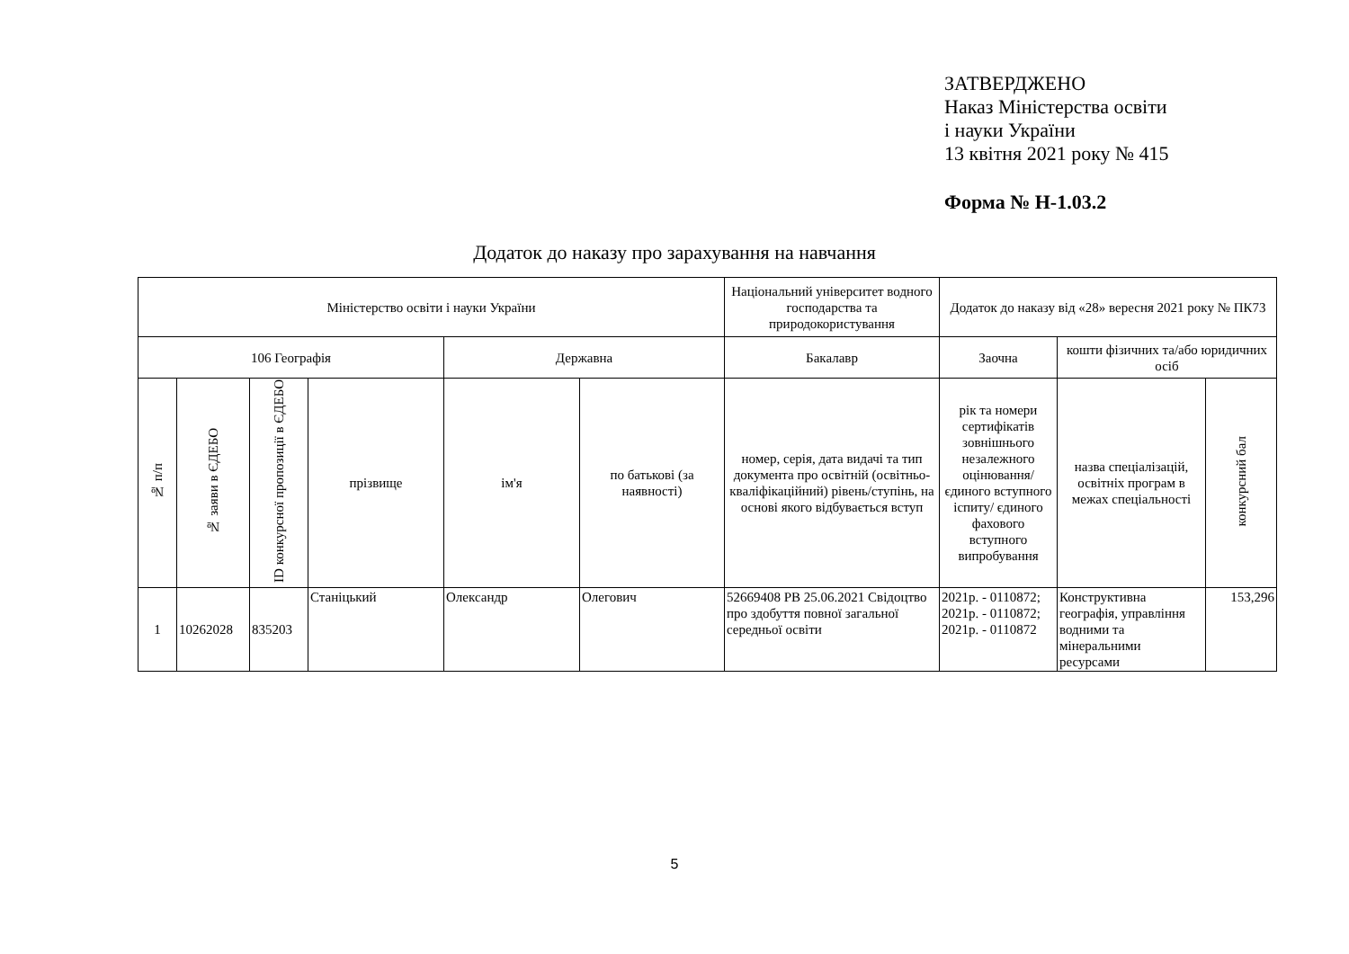ЗАТВЕРДЖЕНО
Наказ Міністерства освіти
і науки України
13 квітня 2021 року № 415
Форма № Н-1.03.2
Додаток до наказу про зарахування на навчання
| Міністерство освіти і науки України | | | | | | Національний університет водного господарства та природокористування | Додаток до наказу від «28» вересня 2021 року № ПК73 | | |
| --- | --- | --- | --- | --- | --- | --- | --- | --- | --- |
| 106 Географія | | | | Державна | | Бакалавр | Заочна | кошти фізичних та/або юридичних осіб | |
| № п/п | № заяви в ЄДЕБО | ID конкурсної пропозиції в ЄДЕБО | прізвище | ім'я | по батькові (за наявності) | номер, серія, дата видачі та тип документа про освітній (освітньо-кваліфікаційний) рівень/ступінь, на основі якого відбувається вступ | рік та номери сертифікатів зовнішнього незалежного оцінювання/ єдиного вступного іспиту/ єдиного фахового вступного випробування | назва спеціалізацій, освітніх програм в межах спеціальності | конкурсний бал |
| 1 | 10262028 | 835203 | Станіцький | Олександр | Олегович | 52669408 РВ 25.06.2021 Свідоцтво про здобуття повної загальної середньої освіти | 2021р. - 0110872; 2021р. - 0110872; 2021р. - 0110872 | Конструктивна географія, управління водними та мінеральними ресурсами | 153,296 |
5